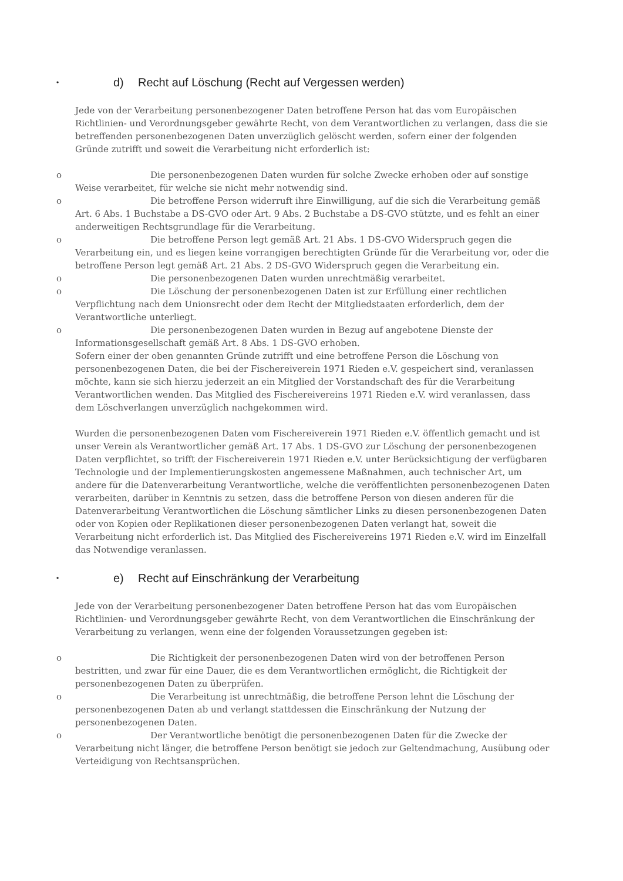• d) Recht auf Löschung (Recht auf Vergessen werden)
Jede von der Verarbeitung personenbezogener Daten betroffene Person hat das vom Europäischen Richtlinien- und Verordnungsgeber gewährte Recht, von dem Verantwortlichen zu verlangen, dass die sie betreffenden personenbezogenen Daten unverzüglich gelöscht werden, sofern einer der folgenden Gründe zutrifft und soweit die Verarbeitung nicht erforderlich ist:
o Die personenbezogenen Daten wurden für solche Zwecke erhoben oder auf sonstige Weise verarbeitet, für welche sie nicht mehr notwendig sind.
o Die betroffene Person widerruft ihre Einwilligung, auf die sich die Verarbeitung gemäß Art. 6 Abs. 1 Buchstabe a DS-GVO oder Art. 9 Abs. 2 Buchstabe a DS-GVO stützte, und es fehlt an einer anderweitigen Rechtsgrundlage für die Verarbeitung.
o Die betroffene Person legt gemäß Art. 21 Abs. 1 DS-GVO Widerspruch gegen die Verarbeitung ein, und es liegen keine vorrangigen berechtigten Gründe für die Verarbeitung vor, oder die betroffene Person legt gemäß Art. 21 Abs. 2 DS-GVO Widerspruch gegen die Verarbeitung ein.
o Die personenbezogenen Daten wurden unrechtmäßig verarbeitet.
o Die Löschung der personenbezogenen Daten ist zur Erfüllung einer rechtlichen Verpflichtung nach dem Unionsrecht oder dem Recht der Mitgliedstaaten erforderlich, dem der Verantwortliche unterliegt.
o Die personenbezogenen Daten wurden in Bezug auf angebotene Dienste der Informationsgesellschaft gemäß Art. 8 Abs. 1 DS-GVO erhoben.
Sofern einer der oben genannten Gründe zutrifft und eine betroffene Person die Löschung von personenbezogenen Daten, die bei der Fischereiverein 1971 Rieden e.V. gespeichert sind, veranlassen möchte, kann sie sich hierzu jederzeit an ein Mitglied der Vorstandschaft des für die Verarbeitung Verantwortlichen wenden. Das Mitglied des Fischereivereins 1971 Rieden e.V. wird veranlassen, dass dem Löschverlangen unverzüglich nachgekommen wird.
Wurden die personenbezogenen Daten vom Fischereiverein 1971 Rieden e.V. öffentlich gemacht und ist unser Verein als Verantwortlicher gemäß Art. 17 Abs. 1 DS-GVO zur Löschung der personenbezogenen Daten verpflichtet, so trifft der Fischereiverein 1971 Rieden e.V. unter Berücksichtigung der verfügbaren Technologie und der Implementierungskosten angemessene Maßnahmen, auch technischer Art, um andere für die Datenverarbeitung Verantwortliche, welche die veröffentlichten personenbezogenen Daten verarbeiten, darüber in Kenntnis zu setzen, dass die betroffene Person von diesen anderen für die Datenverarbeitung Verantwortlichen die Löschung sämtlicher Links zu diesen personenbezogenen Daten oder von Kopien oder Replikationen dieser personenbezogenen Daten verlangt hat, soweit die Verarbeitung nicht erforderlich ist. Das Mitglied des Fischereivereins 1971 Rieden e.V. wird im Einzelfall das Notwendige veranlassen.
• e) Recht auf Einschränkung der Verarbeitung
Jede von der Verarbeitung personenbezogener Daten betroffene Person hat das vom Europäischen Richtlinien- und Verordnungsgeber gewährte Recht, von dem Verantwortlichen die Einschränkung der Verarbeitung zu verlangen, wenn eine der folgenden Voraussetzungen gegeben ist:
o Die Richtigkeit der personenbezogenen Daten wird von der betroffenen Person bestritten, und zwar für eine Dauer, die es dem Verantwortlichen ermöglicht, die Richtigkeit der personenbezogenen Daten zu überprüfen.
o Die Verarbeitung ist unrechtmäßig, die betroffene Person lehnt die Löschung der personenbezogenen Daten ab und verlangt stattdessen die Einschränkung der Nutzung der personenbezogenen Daten.
o Der Verantwortliche benötigt die personenbezogenen Daten für die Zwecke der Verarbeitung nicht länger, die betroffene Person benötigt sie jedoch zur Geltendmachung, Ausübung oder Verteidigung von Rechtsansprüchen.